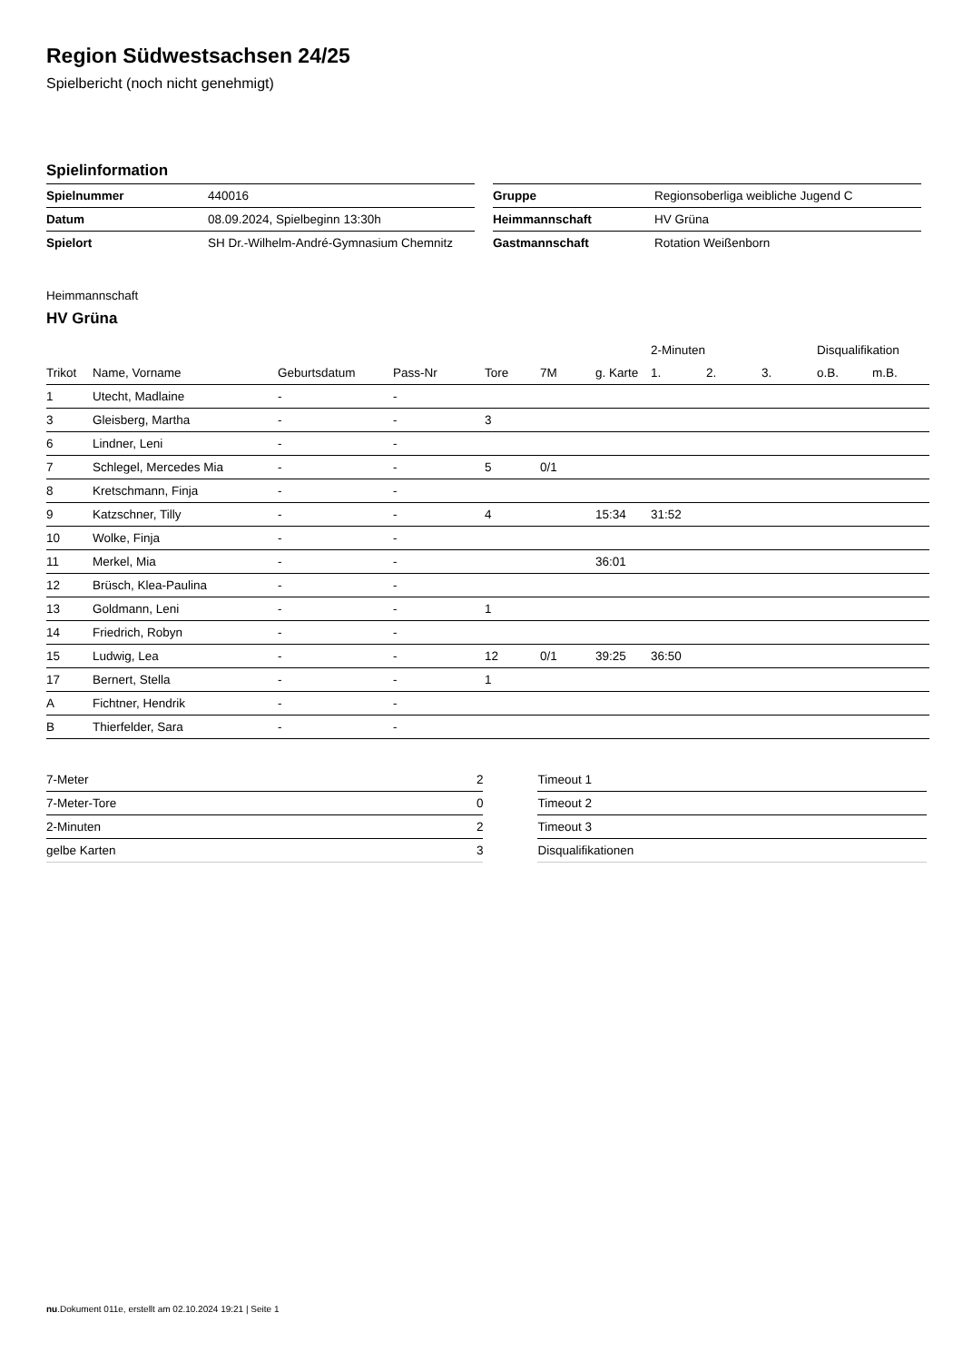Region Südwestsachsen 24/25
Spielbericht (noch nicht genehmigt)
Spielinformation
| Spielnummer | 440016 |
| Datum | 08.09.2024, Spielbeginn 13:30h |
| Spielort | SH Dr.-Wilhelm-André-Gymnasium Chemnitz |
| Gruppe | Regionsoberliga weibliche Jugend C |
| Heimmannschaft | HV Grüna |
| Gastmannschaft | Rotation Weißenborn |
Heimmannschaft
HV Grüna
| | | | | | | | 2-Minuten | | | Disqualifikation | |
| --- | --- | --- | --- | --- | --- | --- | --- | --- | --- | --- | --- |
| Trikot | Name, Vorname | Geburtsdatum | Pass-Nr | Tore | 7M | g. Karte | 1. | 2. | 3. | o.B. | m.B. |
| 1 | Utecht, Madlaine | - | - | | | | | | | | |
| 3 | Gleisberg, Martha | - | - | 3 | | | | | | | |
| 6 | Lindner, Leni | - | - | | | | | | | | |
| 7 | Schlegel, Mercedes Mia | - | - | 5 | 0/1 | | | | | | |
| 8 | Kretschmann, Finja | - | - | | | | | | | | |
| 9 | Katzschner, Tilly | - | - | 4 | | 15:34 | 31:52 | | | | |
| 10 | Wolke, Finja | - | - | | | | | | | | |
| 11 | Merkel, Mia | - | - | | | 36:01 | | | | | |
| 12 | Brüsch, Klea-Paulina | - | - | | | | | | | | |
| 13 | Goldmann, Leni | - | - | 1 | | | | | | | |
| 14 | Friedrich, Robyn | - | - | | | | | | | | |
| 15 | Ludwig, Lea | - | - | 12 | 0/1 | 39:25 | 36:50 | | | | |
| 17 | Bernert, Stella | - | - | 1 | | | | | | | |
| A | Fichtner, Hendrik | - | - | | | | | | | | |
| B | Thierfelder, Sara | - | - | | | | | | | | |
| 7-Meter | 2 |
| 7-Meter-Tore | 0 |
| 2-Minuten | 2 |
| gelbe Karten | 3 |
| Timeout 1 |
| Timeout 2 |
| Timeout 3 |
| Disqualifikationen |
nu.Dokument 011e, erstellt am 02.10.2024 19:21 | Seite 1